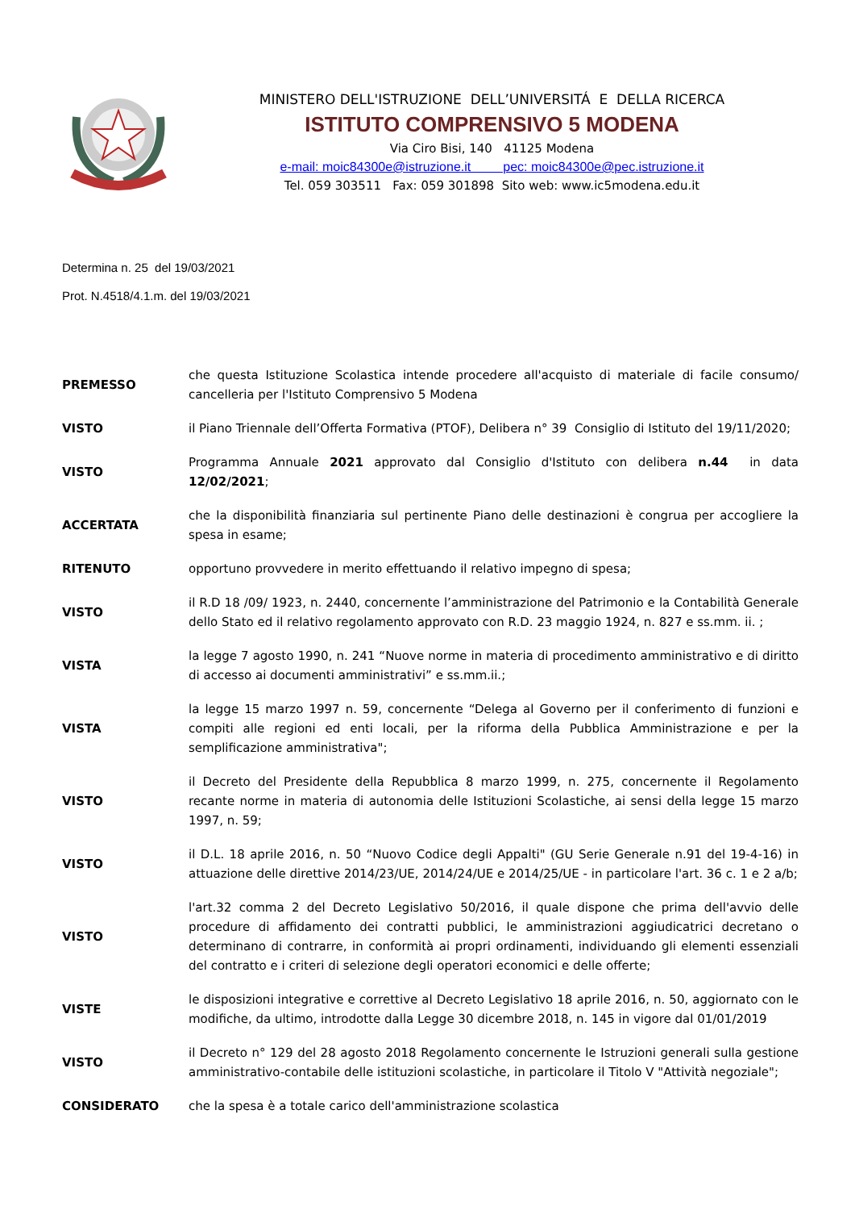MINISTERO DELL'ISTRUZIONE DELL’UNIVERSITÁ E DELLA RICERCA
ISTITUTO COMPRENSIVO 5 MODENA
Via Ciro Bisi, 140 41125 Modena
e-mail: moic84300e@istruzione.it pec: moic84300e@pec.istruzione.it
Tel. 059 303511 Fax: 059 301898 Sito web: www.ic5modena.edu.it
Determina n. 25 del 19/03/2021
Prot. N.4518/4.1.m. del 19/03/2021
| PREMESSO | che questa Istituzione Scolastica intende procedere all'acquisto di materiale di facile consumo/ cancelleria per l'Istituto Comprensivo 5 Modena |
| VISTO | il Piano Triennale dell’Offerta Formativa (PTOF), Delibera n° 39 Consiglio di Istituto del 19/11/2020; |
| VISTO | Programma Annuale 2021 approvato dal Consiglio d'Istituto con delibera n.44 in data 12/02/2021 ; |
| ACCERTATA | che la disponibilità finanziaria sul pertinente Piano delle destinazioni è congrua per accogliere la spesa in esame; |
| RITENUTO | opportuno provvedere in merito effettuando il relativo impegno di spesa; |
| VISTO | il R.D 18 /09/ 1923, n. 2440, concernente l’amministrazione del Patrimonio e la Contabilità Generale dello Stato ed il relativo regolamento approvato con R.D. 23 maggio 1924, n. 827 e ss.mm. ii. ; |
| VISTA | la legge 7 agosto 1990, n. 241 “Nuove norme in materia di procedimento amministrativo e di diritto di accesso ai documenti amministrativi” e ss.mm.ii.; |
| VISTA | la legge 15 marzo 1997 n. 59, concernente “Delega al Governo per il conferimento di funzioni e compiti alle regioni ed enti locali, per la riforma della Pubblica Amministrazione e per la semplificazione amministrativa"; |
| VISTO | il Decreto del Presidente della Repubblica 8 marzo 1999, n. 275, concernente il Regolamento recante norme in materia di autonomia delle Istituzioni Scolastiche, ai sensi della legge 15 marzo 1997, n. 59; |
| VISTO | il D.L. 18 aprile 2016, n. 50 “Nuovo Codice degli Appalti" (GU Serie Generale n.91 del 19-4-16) in attuazione delle direttive 2014/23/UE, 2014/24/UE e 2014/25/UE - in particolare l'art. 36 c. 1 e 2 a/b; |
| VISTO | l'art.32 comma 2 del Decreto Legislativo 50/2016, il quale dispone che prima dell'avvio delle procedure di affidamento dei contratti pubblici, le amministrazioni aggiudicatrici decretano o determinano di contrarre, in conformità ai propri ordinamenti, individuando gli elementi essenziali del contratto e i criteri di selezione degli operatori economici e delle offerte; |
| VISTE | le disposizioni integrative e correttive al Decreto Legislativo 18 aprile 2016, n. 50, aggiornato con le modifiche, da ultimo, introdotte dalla Legge 30 dicembre 2018, n. 145 in vigore dal 01/01/2019 |
| VISTO | il Decreto n° 129 del 28 agosto 2018 Regolamento concernente le Istruzioni generali sulla gestione amministrativo-contabile delle istituzioni scolastiche, in particolare il Titolo V "Attività negoziale"; |
| CONSIDERATO | che la spesa è a totale carico dell'amministrazione scolastica |